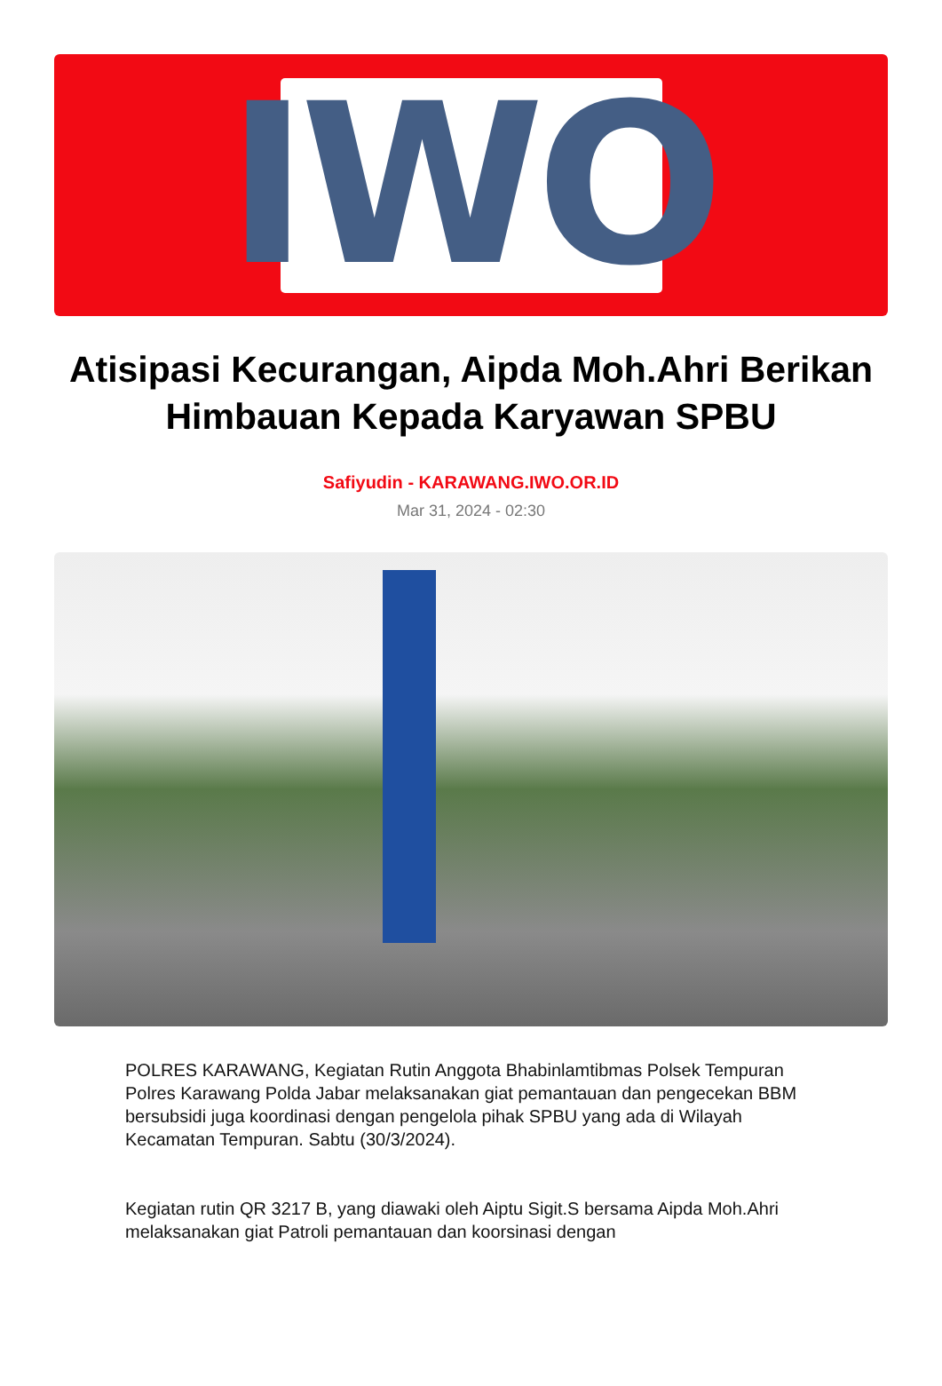IWO
Atisipasi Kecurangan, Aipda Moh.Ahri Berikan Himbauan Kepada Karyawan SPBU
Safiyudin - KARAWANG.IWO.OR.ID
Mar 31, 2024 - 02:30
POLRES KARAWANG, Kegiatan Rutin Anggota Bhabinlamtibmas Polsek Tempuran Polres Karawang Polda Jabar melaksanakan giat pemantauan dan pengecekan BBM bersubsidi juga koordinasi dengan pengelola pihak SPBU yang ada di Wilayah Kecamatan Tempuran. Sabtu (30/3/2024).
Kegiatan rutin QR 3217 B, yang diawaki oleh Aiptu Sigit.S bersama Aipda Moh.Ahri melaksanakan giat Patroli pemantauan dan koorsinasi dengan